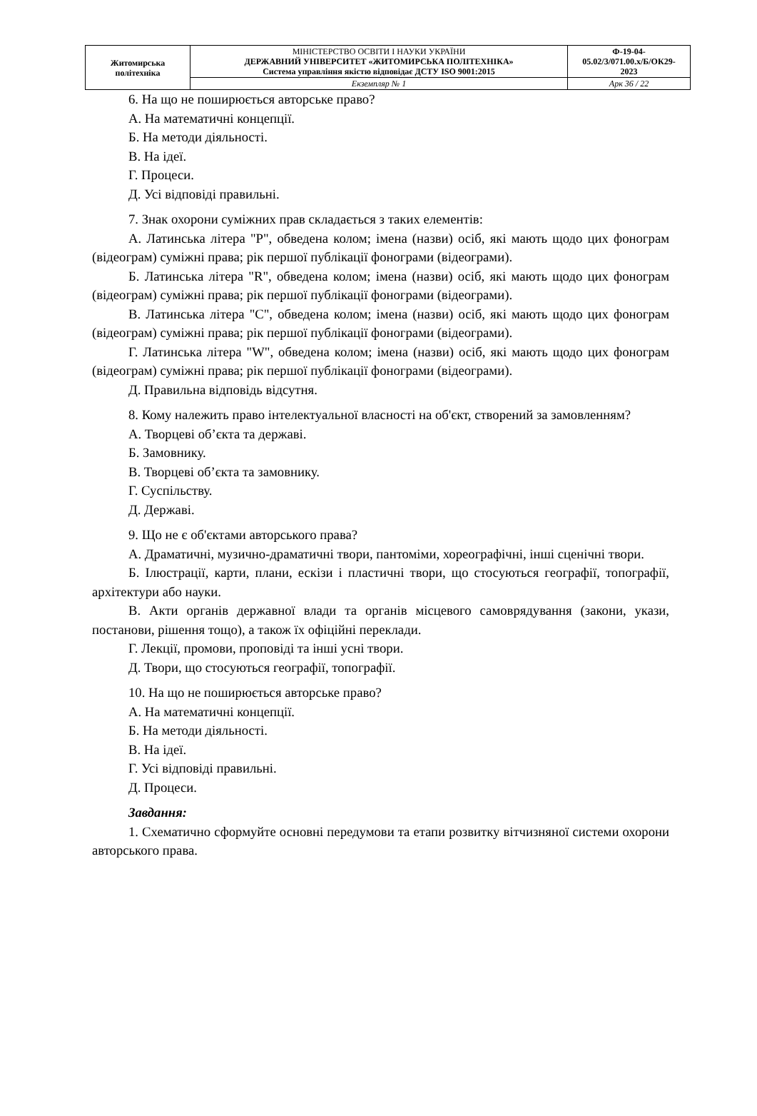| Житомирська політехніка | МІНІСТЕРСТВО ОСВІТИ І НАУКИ УКРАЇНИ ДЕРЖАВНИЙ УНІВЕРСИТЕТ «ЖИТОМИРСЬКА ПОЛІТЕХНІКА» Система управління якістю відповідає ДСТУ ISO 9001:2015 | Ф-19-04- 05.02/3/071.00.х/Б/ОК29- 2023 |
| | Екземпляр № 1 | Арк 36 / 22 |
6. На що не поширюється авторське право?
А. На математичні концепції.
Б. На методи діяльності.
В. На ідеї.
Г. Процеси.
Д. Усі відповіді правильні.
7. Знак охорони суміжних прав складається з таких елементів:
А. Латинська літера "P", обведена колом; імена (назви) осіб, які мають щодо цих фонограм (відеограм) суміжні права; рік першої публікації фонограми (відеограми).
Б. Латинська літера "R", обведена колом; імена (назви) осіб, які мають щодо цих фонограм (відеограм) суміжні права; рік першої публікації фонограми (відеограми).
В. Латинська літера "С", обведена колом; імена (назви) осіб, які мають щодо цих фонограм (відеограм) суміжні права; рік першої публікації фонограми (відеограми).
Г. Латинська літера "W", обведена колом; імена (назви) осіб, які мають щодо цих фонограм (відеограм) суміжні права; рік першої публікації фонограми (відеограми).
Д. Правильна відповідь відсутня.
8. Кому належить право інтелектуальної власності на об'єкт, створений за замовленням?
А. Творцеві об’єкта та державі.
Б. Замовнику.
В. Творцеві об’єкта та замовнику.
Г. Суспільству.
Д. Державі.
9. Що не є об'єктами авторського права?
А. Драматичні, музично-драматичні твори, пантоміми, хореографічні, інші сценічні твори.
Б. Ілюстрації, карти, плани, ескізи і пластичні твори, що стосуються географії, топографії, архітектури або науки.
В. Акти органів державної влади та органів місцевого самоврядування (закони, укази, постанови, рішення тощо), а також їх офіційні переклади.
Г. Лекції, промови, проповіді та інші усні твори.
Д. Твори, що стосуються географії, топографії.
10. На що не поширюється авторське право?
А. На математичні концепції.
Б. На методи діяльності.
В. На ідеї.
Г. Усі відповіді правильні.
Д. Процеси.
Завдання:
1. Схематично сформуйте основні передумови та етапи розвитку вітчизняної системи охорони авторського права.